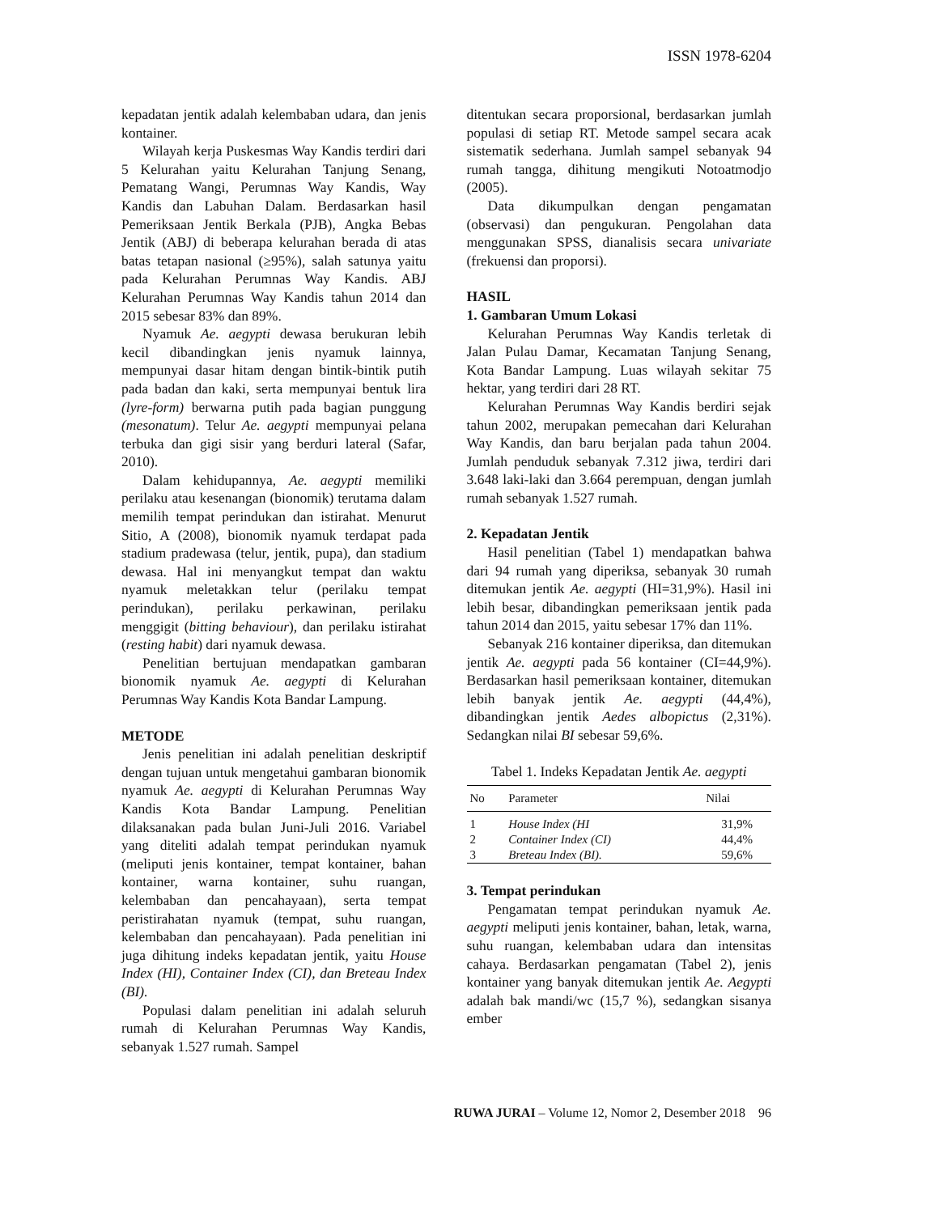ISSN 1978-6204
kepadatan jentik adalah kelembaban udara, dan jenis kontainer.
Wilayah kerja Puskesmas Way Kandis terdiri dari 5 Kelurahan yaitu Kelurahan Tanjung Senang, Pematang Wangi, Perumnas Way Kandis, Way Kandis dan Labuhan Dalam. Berdasarkan hasil Pemeriksaan Jentik Berkala (PJB), Angka Bebas Jentik (ABJ) di beberapa kelurahan berada di atas batas tetapan nasional (≥95%), salah satunya yaitu pada Kelurahan Perumnas Way Kandis. ABJ Kelurahan Perumnas Way Kandis tahun 2014 dan 2015 sebesar 83% dan 89%.
Nyamuk Ae. aegypti dewasa berukuran lebih kecil dibandingkan jenis nyamuk lainnya, mempunyai dasar hitam dengan bintik-bintik putih pada badan dan kaki, serta mempunyai bentuk lira (lyre-form) berwarna putih pada bagian punggung (mesonatum). Telur Ae. aegypti mempunyai pelana terbuka dan gigi sisir yang berduri lateral (Safar, 2010).
Dalam kehidupannya, Ae. aegypti memiliki perilaku atau kesenangan (bionomik) terutama dalam memilih tempat perindukan dan istirahat. Menurut Sitio, A (2008), bionomik nyamuk terdapat pada stadium pradewasa (telur, jentik, pupa), dan stadium dewasa. Hal ini menyangkut tempat dan waktu nyamuk meletakkan telur (perilaku tempat perindukan), perilaku perkawinan, perilaku menggigit (bitting behaviour), dan perilaku istirahat (resting habit) dari nyamuk dewasa.
Penelitian bertujuan mendapatkan gambaran bionomik nyamuk Ae. aegypti di Kelurahan Perumnas Way Kandis Kota Bandar Lampung.
METODE
Jenis penelitian ini adalah penelitian deskriptif dengan tujuan untuk mengetahui gambaran bionomik nyamuk Ae. aegypti di Kelurahan Perumnas Way Kandis Kota Bandar Lampung. Penelitian dilaksanakan pada bulan Juni-Juli 2016. Variabel yang diteliti adalah tempat perindukan nyamuk (meliputi jenis kontainer, tempat kontainer, bahan kontainer, warna kontainer, suhu ruangan, kelembaban dan pencahayaan), serta tempat peristirahatan nyamuk (tempat, suhu ruangan, kelembaban dan pencahayaan). Pada penelitian ini juga dihitung indeks kepadatan jentik, yaitu House Index (HI), Container Index (CI), dan Breteau Index (BI).
Populasi dalam penelitian ini adalah seluruh rumah di Kelurahan Perumnas Way Kandis, sebanyak 1.527 rumah. Sampel
ditentukan secara proporsional, berdasarkan jumlah populasi di setiap RT. Metode sampel secara acak sistematik sederhana. Jumlah sampel sebanyak 94 rumah tangga, dihitung mengikuti Notoatmodjo (2005).
Data dikumpulkan dengan pengamatan (observasi) dan pengukuran. Pengolahan data menggunakan SPSS, dianalisis secara univariate (frekuensi dan proporsi).
HASIL
1. Gambaran Umum Lokasi
Kelurahan Perumnas Way Kandis terletak di Jalan Pulau Damar, Kecamatan Tanjung Senang, Kota Bandar Lampung. Luas wilayah sekitar 75 hektar, yang terdiri dari 28 RT.
Kelurahan Perumnas Way Kandis berdiri sejak tahun 2002, merupakan pemecahan dari Kelurahan Way Kandis, dan baru berjalan pada tahun 2004. Jumlah penduduk sebanyak 7.312 jiwa, terdiri dari 3.648 laki-laki dan 3.664 perempuan, dengan jumlah rumah sebanyak 1.527 rumah.
2. Kepadatan Jentik
Hasil penelitian (Tabel 1) mendapatkan bahwa dari 94 rumah yang diperiksa, sebanyak 30 rumah ditemukan jentik Ae. aegypti (HI=31,9%). Hasil ini lebih besar, dibandingkan pemeriksaan jentik pada tahun 2014 dan 2015, yaitu sebesar 17% dan 11%.
Sebanyak 216 kontainer diperiksa, dan ditemukan jentik Ae. aegypti pada 56 kontainer (CI=44,9%). Berdasarkan hasil pemeriksaan kontainer, ditemukan lebih banyak jentik Ae. aegypti (44,4%), dibandingkan jentik Aedes albopictus (2,31%). Sedangkan nilai BI sebesar 59,6%.
Tabel 1. Indeks Kepadatan Jentik Ae. aegypti
| No | Parameter | Nilai |
| --- | --- | --- |
| 1 | House Index (HI | 31,9% |
| 2 | Container Index (CI) | 44,4% |
| 3 | Breteau Index (BI). | 59,6% |
3. Tempat perindukan
Pengamatan tempat perindukan nyamuk Ae. aegypti meliputi jenis kontainer, bahan, letak, warna, suhu ruangan, kelembaban udara dan intensitas cahaya. Berdasarkan pengamatan (Tabel 2), jenis kontainer yang banyak ditemukan jentik Ae. Aegypti adalah bak mandi/wc (15,7 %), sedangkan sisanya ember
RUWA JURAI – Volume 12, Nomor 2, Desember 2018 96